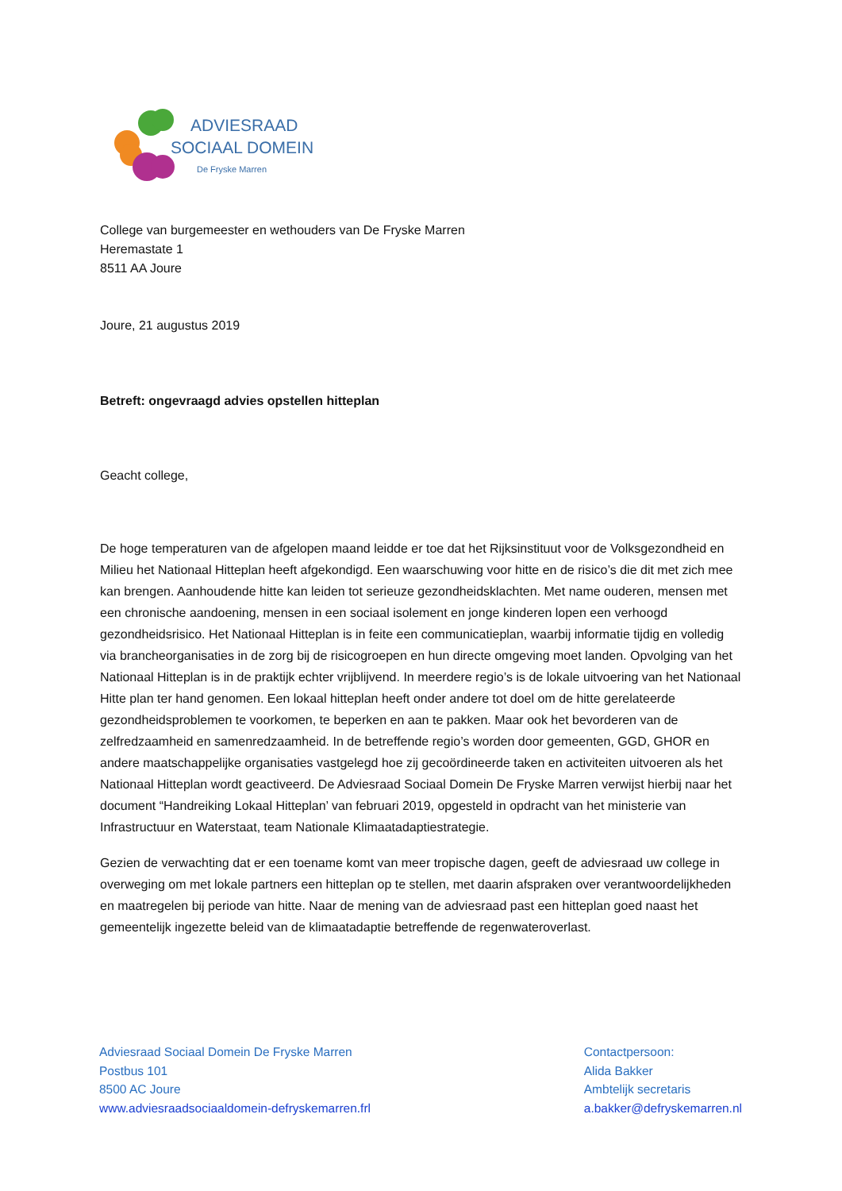ADVIESRAAD
SOCIAAL DOMEIN
De Fryske Marren
College van burgemeester en wethouders van De Fryske Marren
Heremastate 1
8511 AA Joure
Joure, 21 augustus 2019
Betreft: ongevraagd advies opstellen hitteplan
Geacht college,
De hoge temperaturen van de afgelopen maand leidde er toe dat het Rijksinstituut voor de Volksgezondheid en Milieu het Nationaal Hitteplan heeft afgekondigd. Een waarschuwing voor hitte en de risico’s die dit met zich mee kan brengen. Aanhoudende hitte kan leiden tot serieuze gezondheidsklachten. Met name ouderen, mensen met een chronische aandoening, mensen in een sociaal isolement en jonge kinderen lopen een verhoogd gezondheidsrisico. Het Nationaal Hitteplan is in feite een communicatieplan, waarbij informatie tijdig en volledig via brancheorganisaties in de zorg bij de risicogroepen en hun directe omgeving moet landen. Opvolging van het Nationaal Hitteplan is in de praktijk echter vrijblijvend. In meerdere regio’s is de lokale uitvoering van het Nationaal Hitte plan ter hand genomen. Een lokaal hitteplan heeft onder andere tot doel om de hitte gerelateerde gezondheidsproblemen te voorkomen, te beperken en aan te pakken. Maar ook het bevorderen van de zelfredzaamheid en samenredzaamheid. In de betreffende regio’s worden door gemeenten, GGD, GHOR en andere maatschappelijke organisaties vastgelegd hoe zij gecoördineerde taken en activiteiten uitvoeren als het Nationaal Hitteplan wordt geactiveerd. De Adviesraad Sociaal Domein De Fryske Marren verwijst hierbij naar het document “Handreiking Lokaal Hitteplan’ van februari 2019, opgesteld in opdracht van het ministerie van Infrastructuur en Waterstaat, team Nationale Klimaatadaptiestrategie.
Gezien de verwachting dat er een toename komt van meer tropische dagen, geeft de adviesraad uw college in overweging om met lokale partners een hitteplan op te stellen, met daarin afspraken over verantwoordelijkheden en maatregelen bij periode van hitte. Naar de mening van de adviesraad past een hitteplan goed naast het gemeentelijk ingezette beleid van de klimaatadaptie betreffende de regenwateroverlast.
Adviesraad Sociaal Domein De Fryske Marren
Postbus 101
8500 AC Joure
www.adviesraadsociaaldomein-defryskemarren.frl
Contactpersoon:
Alida Bakker
Ambtelijk secretaris
a.bakker@defryskemarren.nl